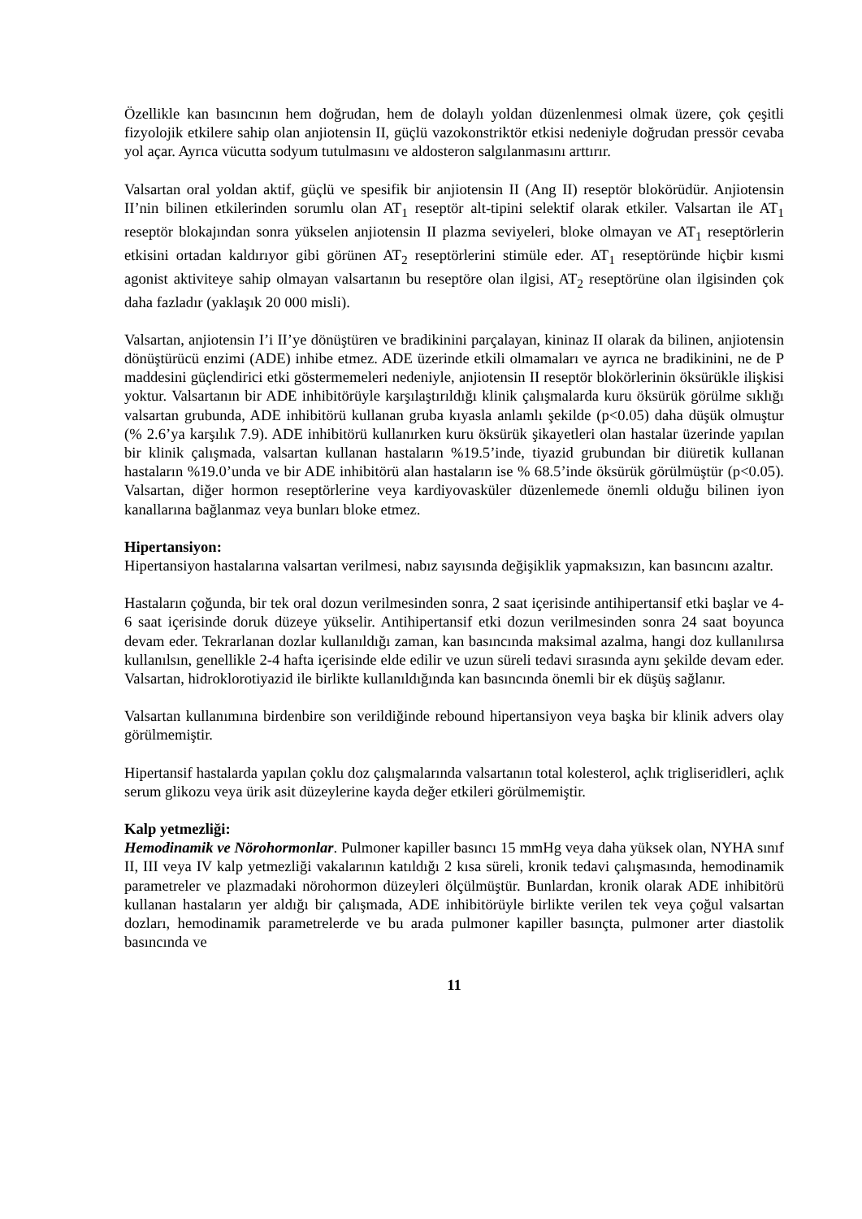Özellikle kan basıncının hem doğrudan, hem de dolaylı yoldan düzenlenmesi olmak üzere, çok çeşitli fizyolojik etkilere sahip olan anjiotensin II, güçlü vazokonstriktör etkisi nedeniyle doğrudan pressör cevaba yol açar. Ayrıca vücutta sodyum tutulmasını ve aldosteron salgılanmasını arttırır.
Valsartan oral yoldan aktif, güçlü ve spesifik bir anjiotensin II (Ang II) reseptör blokörüdür. Anjiotensin II’nin bilinen etkilerinden sorumlu olan AT<sub>1</sub> reseptör alt-tipini selektif olarak etkiler. Valsartan ile AT<sub>1</sub> reseptör blokajından sonra yükselen anjiotensin II plazma seviyeleri, bloke olmayan ve AT<sub>1</sub> reseptörlerin etkisini ortadan kaldırıyor gibi görünen AT<sub>2</sub> reseptörlerini stimüle eder. AT<sub>1</sub> reseptöründe hiçbir kısmi agonist aktiviteye sahip olmayan valsartanın bu reseptöre olan ilgisi, AT<sub>2</sub> reseptörüne olan ilgisinden çok daha fazladır (yaklaşık 20 000 misli).
Valsartan, anjiotensin I’i II’ye dönüştüren ve bradikinini parçalayan, kininaz II olarak da bilinen, anjiotensin dönüştürücü enzimi (ADE) inhibe etmez. ADE üzerinde etkili olmamaları ve ayrıca ne bradikinini, ne de P maddesini güçlendirici etki göstermemeleri nedeniyle, anjiotensin II reseptör blokörlerinin öksürükle ilişkisi yoktur. Valsartanın bir ADE inhibitörüyle karşılaştırıldığı klinik çalışmalarda kuru öksürük görülme sıklığı valsartan grubunda, ADE inhibitörü kullanan gruba kıyasla anlamlı şekilde (p<0.05) daha düşük olmuştur (% 2.6’ya karşılık 7.9). ADE inhibitörü kullanırken kuru öksürük şikayetleri olan hastalar üzerinde yapılan bir klinik çalışmada, valsartan kullanan hastaların %19.5’inde, tiyazid grubundan bir diüretik kullanan hastaların %19.0’unda ve bir ADE inhibitörü alan hastaların ise % 68.5’inde öksürük görülmüştür (p<0.05). Valsartan, diğer hormon reseptörlerine veya kardiyovasküler düzenlemede önemli olduğu bilinen iyon kanallarına bağlanmaz veya bunları bloke etmez.
Hipertansiyon:
Hipertansiyon hastalarına valsartan verilmesi, nabız sayısında değişiklik yapmaksızın, kan basıncını azaltır.
Hastaların çoğunda, bir tek oral dozun verilmesinden sonra, 2 saat içerisinde antihipertansif etki başlar ve 4-6 saat içerisinde doruk düzeye yükselir. Antihipertansif etki dozun verilmesinden sonra 24 saat boyunca devam eder. Tekrarlanan dozlar kullanıldığı zaman, kan basıncında maksimal azalma, hangi doz kullanılırsa kullanılsın, genellikle 2-4 hafta içerisinde elde edilir ve uzun süreli tedavi sırasında aynı şekilde devam eder. Valsartan, hidroklorotiyazid ile birlikte kullanıldığında kan basıncında önemli bir ek düşüş sağlanır.
Valsartan kullanımına birdenbire son verildiğinde rebound hipertansiyon veya başka bir klinik advers olay görülmemiştir.
Hipertansif hastalarda yapılan çoklu doz çalışmalarında valsartanın total kolesterol, açlık trigliseridleri, açlık serum glikozu veya ürik asit düzeylerine kayda değer etkileri görülmemiştir.
Kalp yetmezliği:
Hemodinamik ve Nörohormonlar. Pulmoner kapiller basıncı 15 mmHg veya daha yüksek olan, NYHA sınıf II, III veya IV kalp yetmezliği vakalarının katıldığı 2 kısa süreli, kronik tedavi çalışmasında, hemodinamik parametreler ve plazmadaki nörohormon düzeyleri ölçülmüştür. Bunlardan, kronik olarak ADE inhibitörü kullanan hastaların yer aldığı bir çalışmada, ADE inhibitörüyle birlikte verilen tek veya çoğul valsartan dozları, hemodinamik parametrelerde ve bu arada pulmoner kapiller basınçta, pulmoner arter diastolik basıncında ve
11